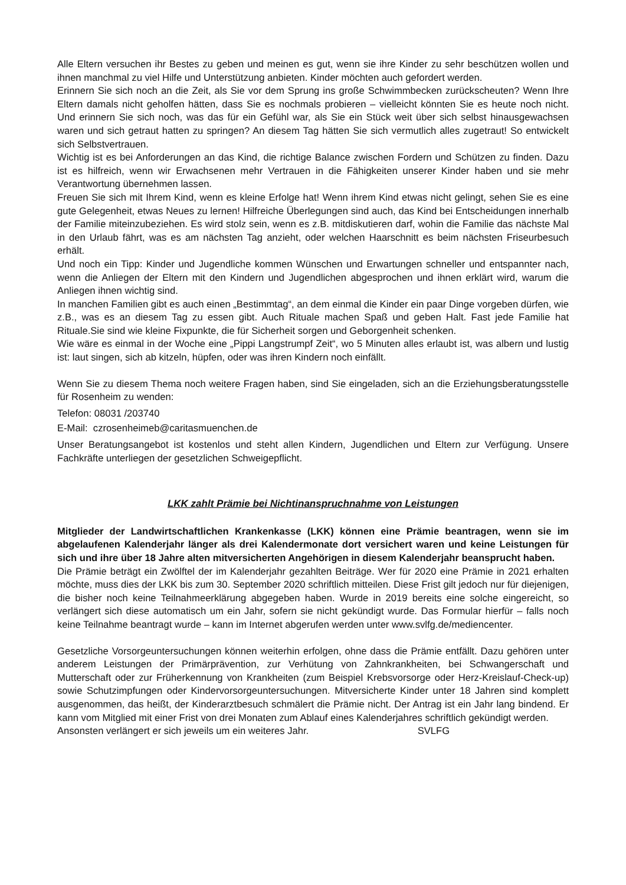Alle Eltern versuchen ihr Bestes zu geben und meinen es gut, wenn sie ihre Kinder zu sehr beschützen wollen und ihnen manchmal zu viel Hilfe und Unterstützung anbieten. Kinder möchten auch gefordert werden.
Erinnern Sie sich noch an die Zeit, als Sie vor dem Sprung ins große Schwimmbecken zurückscheuten? Wenn Ihre Eltern damals nicht geholfen hätten, dass Sie es nochmals probieren – vielleicht könnten Sie es heute noch nicht. Und erinnern Sie sich noch, was das für ein Gefühl war, als Sie ein Stück weit über sich selbst hinausgewachsen waren und sich getraut hatten zu springen? An diesem Tag hätten Sie sich vermutlich alles zugetraut! So entwickelt sich Selbstvertrauen.
Wichtig ist es bei Anforderungen an das Kind, die richtige Balance zwischen Fordern und Schützen zu finden. Dazu ist es hilfreich, wenn wir Erwachsenen mehr Vertrauen in die Fähigkeiten unserer Kinder haben und sie mehr Verantwortung übernehmen lassen.
Freuen Sie sich mit Ihrem Kind, wenn es kleine Erfolge hat! Wenn ihrem Kind etwas nicht gelingt, sehen Sie es eine gute Gelegenheit, etwas Neues zu lernen! Hilfreiche Überlegungen sind auch, das Kind bei Entscheidungen innerhalb der Familie miteinzubeziehen. Es wird stolz sein, wenn es z.B. mitdiskutieren darf, wohin die Familie das nächste Mal in den Urlaub fährt, was es am nächsten Tag anzieht, oder welchen Haarschnitt es beim nächsten Friseurbesuch erhält.
Und noch ein Tipp: Kinder und Jugendliche kommen Wünschen und Erwartungen schneller und entspannter nach, wenn die Anliegen der Eltern mit den Kindern und Jugendlichen abgesprochen und ihnen erklärt wird, warum die Anliegen ihnen wichtig sind.
In manchen Familien gibt es auch einen „Bestimmtag“, an dem einmal die Kinder ein paar Dinge vorgeben dürfen, wie z.B., was es an diesem Tag zu essen gibt. Auch Rituale machen Spaß und geben Halt. Fast jede Familie hat Rituale.Sie sind wie kleine Fixpunkte, die für Sicherheit sorgen und Geborgenheit schenken.
Wie wäre es einmal in der Woche eine „Pippi Langstrumpf Zeit“, wo 5 Minuten alles erlaubt ist, was albern und lustig ist: laut singen, sich ab kitzeln, hüpfen, oder was ihren Kindern noch einfällt.
Wenn Sie zu diesem Thema noch weitere Fragen haben, sind Sie eingeladen, sich an die Erziehungsberatungsstelle für Rosenheim zu wenden:
Telefon: 08031 /203740
E-Mail: czrosenheimeb@caritasmuenchen.de
Unser Beratungsangebot ist kostenlos und steht allen Kindern, Jugendlichen und Eltern zur Verfügung. Unsere Fachkräfte unterliegen der gesetzlichen Schweigepflicht.
LKK zahlt Prämie bei Nichtinanspruchnahme von Leistungen
Mitglieder der Landwirtschaftlichen Krankenkasse (LKK) können eine Prämie beantragen, wenn sie im abgelaufenen Kalenderjahr länger als drei Kalendermonate dort versichert waren und keine Leistungen für sich und ihre über 18 Jahre alten mitversicherten Angehörigen in diesem Kalenderjahr beansprucht haben.
Die Prämie beträgt ein Zwölftel der im Kalenderjahr gezahlten Beiträge. Wer für 2020 eine Prämie in 2021 erhalten möchte, muss dies der LKK bis zum 30. September 2020 schriftlich mitteilen. Diese Frist gilt jedoch nur für diejenigen, die bisher noch keine Teilnahmeerklärung abgegeben haben. Wurde in 2019 bereits eine solche eingereicht, so verlängert sich diese automatisch um ein Jahr, sofern sie nicht gekündigt wurde. Das Formular hierfür – falls noch keine Teilnahme beantragt wurde – kann im Internet abgerufen werden unter www.svlfg.de/mediencenter.
Gesetzliche Vorsorgeuntersuchungen können weiterhin erfolgen, ohne dass die Prämie entfällt. Dazu gehören unter anderem Leistungen der Primärprävention, zur Verhütung von Zahnkrankheiten, bei Schwangerschaft und Mutterschaft oder zur Früherkennung von Krankheiten (zum Beispiel Krebsvorsorge oder Herz-Kreislauf-Check-up) sowie Schutzimpfungen oder Kindervorsorgeuntersuchungen. Mitversicherte Kinder unter 18 Jahren sind komplett ausgenommen, das heißt, der Kinderarztbesuch schmälert die Prämie nicht. Der Antrag ist ein Jahr lang bindend. Er kann vom Mitglied mit einer Frist von drei Monaten zum Ablauf eines Kalenderjahres schriftlich gekündigt werden.
Ansonsten verlängert er sich jeweils um ein weiteres Jahr. SVLFG